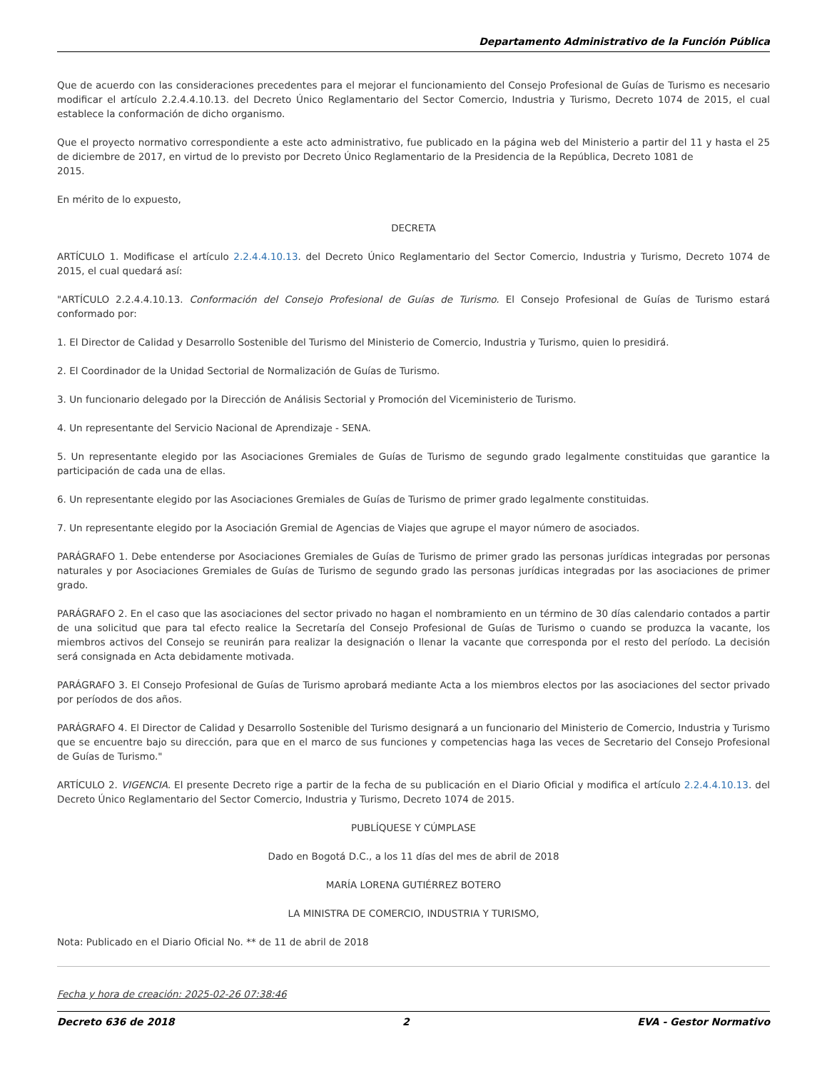Departamento Administrativo de la Función Pública
Que de acuerdo con las consideraciones precedentes para el mejorar el funcionamiento del Consejo Profesional de Guías de Turismo es necesario modificar el artículo 2.2.4.4.10.13. del Decreto Único Reglamentario del Sector Comercio, Industria y Turismo, Decreto 1074 de 2015, el cual establece la conformación de dicho organismo.
Que el proyecto normativo correspondiente a este acto administrativo, fue publicado en la página web del Ministerio a partir del 11 y hasta el 25 de diciembre de 2017, en virtud de lo previsto por Decreto Único Reglamentario de la Presidencia de la República, Decreto 1081 de
2015.
En mérito de lo expuesto,
DECRETA
ARTÍCULO 1. Modificase el artículo 2.2.4.4.10.13. del Decreto Único Reglamentario del Sector Comercio, Industria y Turismo, Decreto 1074 de 2015, el cual quedará así:
"ARTÍCULO 2.2.4.4.10.13. Conformación del Consejo Profesional de Guías de Turismo. El Consejo Profesional de Guías de Turismo estará conformado por:
1. El Director de Calidad y Desarrollo Sostenible del Turismo del Ministerio de Comercio, Industria y Turismo, quien lo presidirá.
2. El Coordinador de la Unidad Sectorial de Normalización de Guías de Turismo.
3. Un funcionario delegado por la Dirección de Análisis Sectorial y Promoción del Viceministerio de Turismo.
4. Un representante del Servicio Nacional de Aprendizaje - SENA.
5. Un representante elegido por las Asociaciones Gremiales de Guías de Turismo de segundo grado legalmente constituidas que garantice la participación de cada una de ellas.
6. Un representante elegido por las Asociaciones Gremiales de Guías de Turismo de primer grado legalmente constituidas.
7. Un representante elegido por la Asociación Gremial de Agencias de Viajes que agrupe el mayor número de asociados.
PARÁGRAFO 1. Debe entenderse por Asociaciones Gremiales de Guías de Turismo de primer grado las personas jurídicas integradas por personas naturales y por Asociaciones Gremiales de Guías de Turismo de segundo grado las personas jurídicas integradas por las asociaciones de primer grado.
PARÁGRAFO 2. En el caso que las asociaciones del sector privado no hagan el nombramiento en un término de 30 días calendario contados a partir de una solicitud que para tal efecto realice la Secretaría del Consejo Profesional de Guías de Turismo o cuando se produzca la vacante, los miembros activos del Consejo se reunirán para realizar la designación o llenar la vacante que corresponda por el resto del período. La decisión será consignada en Acta debidamente motivada.
PARÁGRAFO 3. El Consejo Profesional de Guías de Turismo aprobará mediante Acta a los miembros electos por las asociaciones del sector privado por períodos de dos años.
PARÁGRAFO 4. El Director de Calidad y Desarrollo Sostenible del Turismo designará a un funcionario del Ministerio de Comercio, Industria y Turismo que se encuentre bajo su dirección, para que en el marco de sus funciones y competencias haga las veces de Secretario del Consejo Profesional de Guías de Turismo."
ARTÍCULO 2. VIGENCIA. El presente Decreto rige a partir de la fecha de su publicación en el Diario Oficial y modifica el artículo 2.2.4.4.10.13. del Decreto Único Reglamentario del Sector Comercio, Industria y Turismo, Decreto 1074 de 2015.
PUBLÍQUESE Y CÚMPLASE
Dado en Bogotá D.C., a los 11 días del mes de abril de 2018
MARÍA LORENA GUTIÉRREZ BOTERO
LA MINISTRA DE COMERCIO, INDUSTRIA Y TURISMO,
Nota: Publicado en el Diario Oficial No. ** de 11 de abril de 2018
Fecha y hora de creación: 2025-02-26 07:38:46
Decreto 636 de 2018 2 EVA - Gestor Normativo